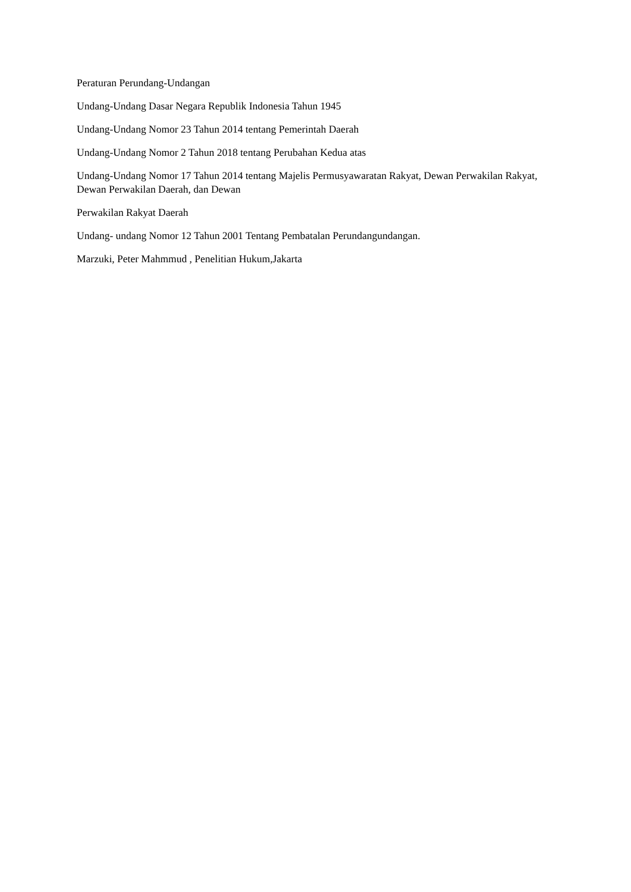Peraturan Perundang-Undangan
Undang-Undang Dasar Negara Republik Indonesia Tahun 1945
Undang-Undang Nomor 23 Tahun 2014 tentang Pemerintah Daerah
Undang-Undang Nomor 2 Tahun 2018 tentang Perubahan Kedua atas
Undang-Undang Nomor 17 Tahun 2014 tentang Majelis Permusyawaratan Rakyat, Dewan Perwakilan Rakyat, Dewan Perwakilan Daerah, dan Dewan
Perwakilan Rakyat Daerah
Undang- undang Nomor 12 Tahun 2001 Tentang Pembatalan Perundangundangan.
Marzuki, Peter Mahmmud , Penelitian Hukum,Jakarta